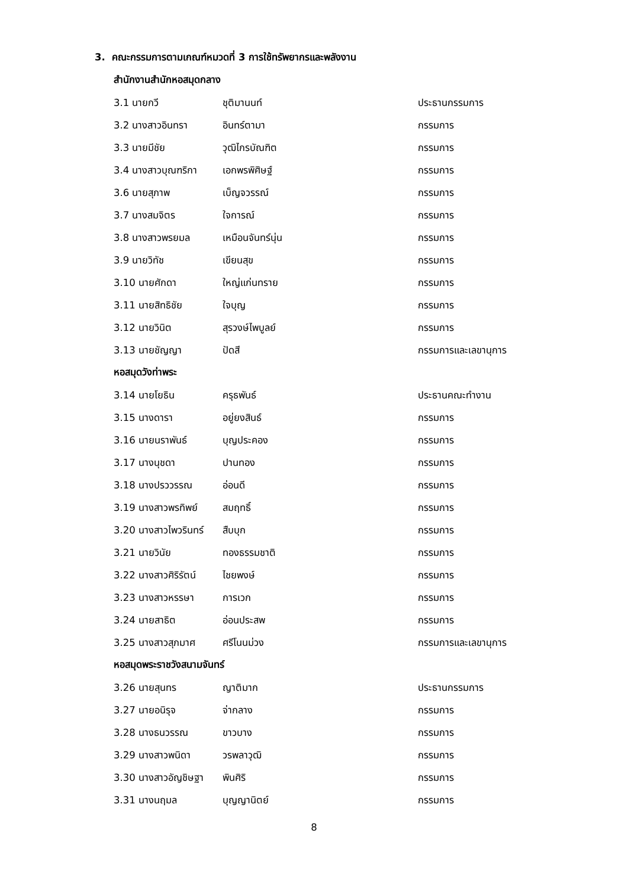3. คณะกรรมการตามเกณฑ์หมวดที่ 3 การใช้ทรัพยากรและพลังงาน
สำนักงานสำนักหอสมุดกลาง
| 3.1 นายกวี | ชุติมานนท์ | ประธานกรรมการ |
| 3.2 นางสาวอินทรา | อินทร์ตามา | กรรมการ |
| 3.3 นายมีชัย | วุฒิไกรบัณฑิต | กรรมการ |
| 3.4 นางสาวบุณฑริกา | เอกพรพิศิษฐ์ | กรรมการ |
| 3.6 นายสุภาพ | เบ็ญจวรรณ์ | กรรมการ |
| 3.7 นางสมจิตร | ใจการณ์ | กรรมการ |
| 3.8 นางสาวพรยมล | เหมือนจันทร์นุ่น | กรรมการ |
| 3.9 นายวิทัช | เขียนสุข | กรรมการ |
| 3.10 นายศักดา | ใหญ่แก่นทราย | กรรมการ |
| 3.11 นายสิทธิชัย | ใจบุญ | กรรมการ |
| 3.12 นายวินิต | สุรวงษ์ไพบูลย์ | กรรมการ |
| 3.13 นายชัญญา | ปัดสี | กรรมการและเลขานุการ |
หอสมุดวังท่าพระ
| 3.14 นายโยธิน | ครุธพันธ์ | ประธานคณะทำงาน |
| 3.15 นางดารา | อยู่ยงสินธ์ | กรรมการ |
| 3.16 นายนราพันธ์ | บุญประคอง | กรรมการ |
| 3.17 นางนุชดา | ปานทอง | กรรมการ |
| 3.18 นางปรววรรณ | อ่อนดี | กรรมการ |
| 3.19 นางสาวพรทิพย์ | สมฤทธิ์ | กรรมการ |
| 3.20 นางสาวไพวรินทร์ | สืบบุก | กรรมการ |
| 3.21 นายวินัย | ทองธรรมชาติ | กรรมการ |
| 3.22 นางสาวศิริรัตน์ | ไชยพงษ์ | กรรมการ |
| 3.23 นางสาวหรรษา | การเวก | กรรมการ |
| 3.24 นายสาธิต | อ่อนประสพ | กรรมการ |
| 3.25 นางสาวสุภมาศ | ศรีโนนม่วง | กรรมการและเลขานุการ |
หอสมุดพระราชวังสนามจันทร์
| 3.26 นายสุนทร | ญาติมาก | ประธานกรรมการ |
| 3.27 นายอนิรุจ | จ่ากลาง | กรรมการ |
| 3.28 นางธนวรรณ | ขาวบาง | กรรมการ |
| 3.29 นางสาวพนิดา | วรพลาวุฒิ | กรรมการ |
| 3.30 นางสาวอัญชิษฐา | พินศิริ | กรรมการ |
| 3.31 นางนฤมล | บุญญานิตย์ | กรรมการ |
8